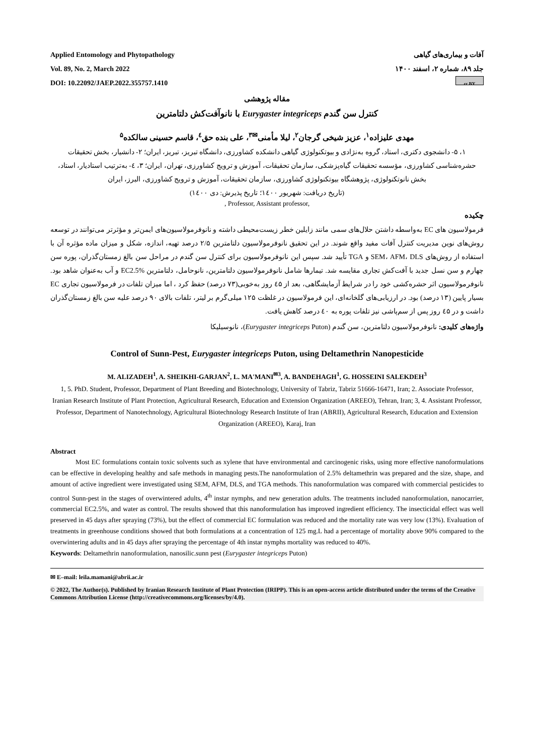Applied Entomology and Phytopathology
Vol. 89, No. 2, March 2022
DOI: 10.22092/JAEP.2022.355757.1410
آفات و بیماری‌های گیاهی
جلد ۸۹، شماره ۲، اسفند ۱۴۰۰
cc BY
مقاله پژوهشی
کنترل سن گندم Eurygaster integriceps با نانوآفت‌کش دلتامترین
مهدی علیزاده<sup>۱</sup>، عزیز شیخی گرجان<sup>۲</sup>، لیلا مأمنی<sup>✉۳</sup>، علی بنده حق<sup>٤</sup>، قاسم حسینی سالکده<sup>۵</sup>
۱، ۵- دانشجوی دکتری، استاد، گروه به‌نژادی و بیوتکنولوژی گیاهی دانشکده کشاورزی، دانشگاه تبریز، تبریز، ایران؛ ۲- دانشیار، بخش تحقیقات حشره‌شناسی کشاورزی، مؤسسه تحقیقات گیاه‌پزشکی، سازمان تحقیقات، آموزش و ترویج کشاورزی، تهران، ایران؛ ۳، ٤- به‌ترتیب استادیار، استاد، بخش نانوتکنولوژی، پژوهشگاه بیوتکنولوژی کشاورزی، سازمان تحقیقات، آموزش و ترویج کشاورزی، البرز، ایران
(تاریخ دریافت: شهریور ۱٤۰۰؛ تاریخ پذیرش: دی ۱٤۰۰)
, Professor, Assistant professor,
چکیده
فرمولاسیون های EC به‌واسطه داشتن حلال‌های سمی مانند زایلین خطر زیست‌محیطی داشته و نانوفرمولاسیون‌های ایمن‌تر و مؤثرتر می‌توانند در توسعه روش‌های نوین مدیریت کنترل آفات مفید واقع شوند. در این تحقیق نانوفرمولاسیون دلتامترین ۲/۵ درصد تهیه، اندازه، شکل و میزان ماده مؤثره آن با استفاده از روش‌های SEM، AFM، DLS و TGA تأیید شد. سپس این نانوفرمولاسیون برای کنترل سن گندم در مراحل سن بالغ زمستان‌گذران، پوره سن چهارم و سن نسل جدید با آفت‌کش تجاری مقایسه شد. تیمارها شامل نانوفرمولاسیون دلتامترین، نانوحامل، دلتامترین EC2.5% و آب به‌عنوان شاهد بود. نانوفرمولاسیون اثر حشره‌کشی خود را در شرایط آزمایشگاهی، بعد از ٤۵ روز به‌خوبی(۷۳ درصد) حفظ کرد ، اما میزان تلفات در فرمولاسیون تجاری EC بسیار پایین (۱۳ درصد) بود. در ارزیابی‌های گلخانه‌ای، این فرمولاسیون در غلظت ۱۲۵ میلی‌گرم بر لیتر، تلفات بالای ۹۰ درصد علیه سن بالغ زمستان‌گذران داشت و در ٤۵ روز پس از سم‌پاشی نیز تلفات پوره به ٤۰ درصد کاهش یافت.
واژه‌های کلیدی: نانوفرمولاسیون دلتامترین، سن گندم (Eurygaster integriceps Puton)، نانوسیلیکا
Control of Sunn-Pest, Eurygaster integriceps Puton, using Deltamethrin Nanopesticide
M. ALIZADEH<sup>1</sup>, A. SHEIKHI-GARJAN<sup>2</sup>, L. MA'MANI<sup>✉3</sup>, A. BANDEHAGH<sup>1</sup>, G. HOSSEINI SALEKDEH<sup>3</sup>
1, 5. PhD. Student, Professor, Department of Plant Breeding and Biotechnology, University of Tabriz, Tabriz 51666-16471, Iran; 2. Associate Professor, Iranian Research Institute of Plant Protection, Agricultural Research, Education and Extension Organization (AREEO), Tehran, Iran; 3, 4. Assistant Professor, Professor, Department of Nanotechnology, Agricultural Biotechnology Research Institute of Iran (ABRII), Agricultural Research, Education and Extension Organization (AREEO), Karaj, Iran
Abstract
Most EC formulations contain toxic solvents such as xylene that have environmental and carcinogenic risks, using more effective nanoformulations can be effective in developing healthy and safe methods in managing pests.The nanoformulation of 2.5% deltamethrin was prepared and the size, shape, and amount of active ingredient were investigated using SEM, AFM, DLS, and TGA methods. This nanoformulation was compared with commercial pesticides to control Sunn-pest in the stages of overwintered adults, 4<sup>th</sup> instar nymphs, and new generation adults. The treatments included nanoformulation, nanocarrier, commercial EC2.5%, and water as control. The results showed that this nanoformulation has improved ingredient efficiency. The insecticidal effect was well preserved in 45 days after spraying (73%), but the effect of commercial EC formulation was reduced and the mortality rate was very low (13%). Evaluation of treatments in greenhouse conditions showed that both formulations at a concentration of 125 mg.L had a percentage of mortality above 90% compared to the overwintering adults and in 45 days after spraying the percentage of 4th instar nymphs mortality was reduced to 40%.
Keywords: Deltamethrin nanoformulation, nanosilic.sunn pest (Eurygaster integriceps Puton)
✉ E–mail: leila.mamani@abrii.ac.ir
© 2022, The Author(s). Published by Iranian Research Institute of Plant Protection (IRIPP). This is an open-access article distributed under the terms of the Creative Commons Attribution License (http://creativecommons.org/licenses/by/4.0).